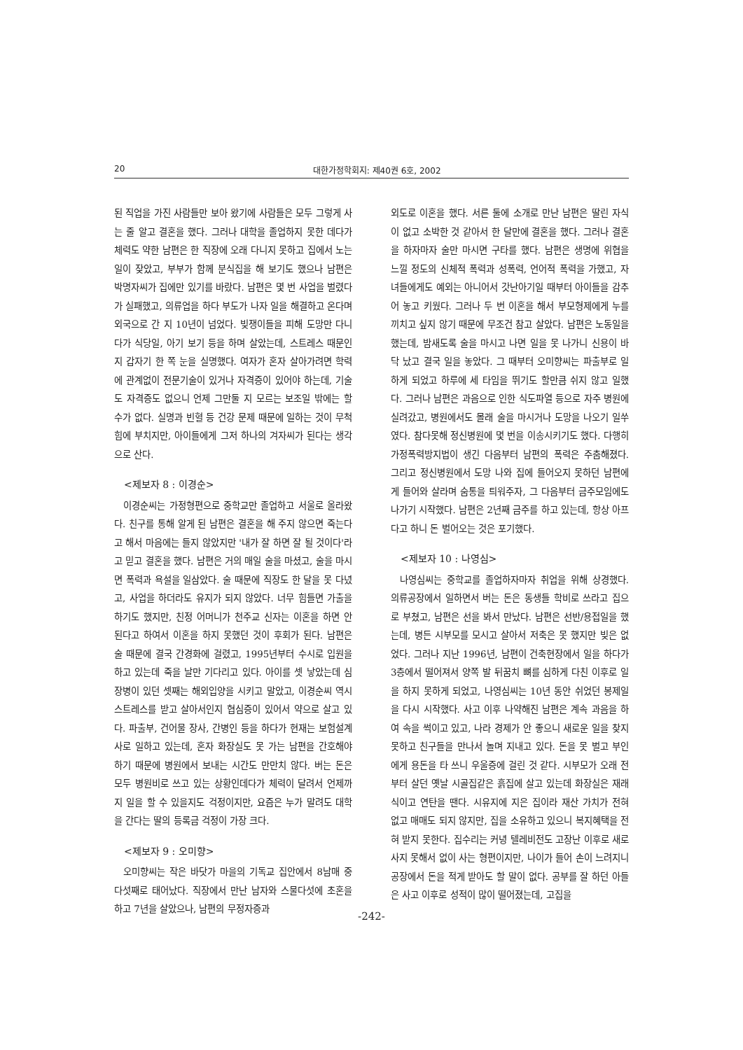20 대한가정학회지: 제40권 6호, 2002
된 직업을 가진 사람들만 보아 왔기에 사람들은 모두 그렇게 사는 줄 알고 결혼을 했다. 그러나 대학을 졸업하지 못한 데다가 체력도 약한 남편은 한 직장에 오래 다니지 못하고 집에서 노는 일이 잦았고, 부부가 함께 분식집을 해 보기도 했으나 남편은 박명자씨가 집에만 있기를 바랐다. 남편은 몇 번 사업을 벌렸다가 실패했고, 의류업을 하다 부도가 나자 일을 해결하고 온다며 외국으로 간 지 10년이 넘었다. 빚쟁이들을 피해 도망만 다니다가 식당일, 아기 보기 등을 하며 살았는데, 스트레스 때문인지 갑자기 한 쪽 눈을 실명했다. 여자가 혼자 살아가려면 학력에 관계없이 전문기술이 있거나 자격증이 있어야 하는데, 기술도 자격증도 없으니 언제 그만둘 지 모르는 보조일 밖에는 할 수가 없다. 실명과 빈혈 등 건강 문제 때문에 일하는 것이 무척 힘에 부치지만, 아이들에게 그저 하나의 겨자씨가 된다는 생각으로 산다.
<제보자 8 : 이경순>
이경순씨는 가정형편으로 중학교만 졸업하고 서울로 올라왔다. 친구를 통해 알게 된 남편은 결혼을 해 주지 않으면 죽는다고 해서 마음에는 들지 않았지만 '내가 잘 하면 잘 될 것이다'라고 믿고 결혼을 했다. 남편은 거의 매일 술을 마셨고, 술을 마시면 폭력과 욕설을 일삼았다. 술 때문에 직장도 한 달을 못 다녔고, 사업을 하더라도 유지가 되지 않았다. 너무 힘들면 가출을 하기도 했지만, 친정 어머니가 천주교 신자는 이혼을 하면 안 된다고 하여서 이혼을 하지 못했던 것이 후회가 된다. 남편은 술 때문에 결국 간경화에 걸렸고, 1995년부터 수시로 입원을 하고 있는데 죽을 날만 기다리고 있다. 아이를 셋 낳았는데 심장병이 있던 셋째는 해외입양을 시키고 말았고, 이경순씨 역시 스트레스를 받고 살아서인지 협심증이 있어서 약으로 살고 있다. 파출부, 건어물 장사, 간병인 등을 하다가 현재는 보험설계사로 일하고 있는데, 혼자 화장실도 못 가는 남편을 간호해야 하기 때문에 병원에서 보내는 시간도 만만치 않다. 버는 돈은 모두 병원비로 쓰고 있는 상황인데다가 체력이 달려서 언제까지 일을 할 수 있을지도 걱정이지만, 요즘은 누가 말려도 대학을 간다는 딸의 등록금 걱정이 가장 크다.
<제보자 9 : 오미향>
오미향씨는 작은 바닷가 마을의 기독교 집안에서 8남매 중 다섯째로 태어났다. 직장에서 만난 남자와 스물다섯에 초혼을 하고 7년을 살았으나, 남편의 무정자증과
외도로 이혼을 했다. 서른 둘에 소개로 만난 남편은 딸린 자식이 없고 소박한 것 같아서 한 달만에 결혼을 했다. 그러나 결혼을 하자마자 술만 마시면 구타를 했다. 남편은 생명에 위협을 느낄 정도의 신체적 폭력과 성폭력, 언어적 폭력을 가했고, 자녀들에게도 예외는 아니어서 갓난아기일 때부터 아이들을 감추어 놓고 키웠다. 그러나 두 번 이혼을 해서 부모형제에게 누를 끼치고 싶지 않기 때문에 무조건 참고 살았다. 남편은 노동일을 했는데, 밤새도록 술을 마시고 나면 일을 못 나가니 신용이 바닥 났고 결국 일을 놓았다. 그 때부터 오미향씨는 파출부로 일하게 되었고 하루에 세 타임을 뛰기도 할만큼 쉬지 않고 일했다. 그러나 남편은 과음으로 인한 식도파열 등으로 자주 병원에 실려갔고, 병원에서도 몰래 술을 마시거나 도망을 나오기 일쑤였다. 참다못해 정신병원에 몇 번을 이송시키기도 했다. 다행히 가정폭력방지법이 생긴 다음부터 남편의 폭력은 주춤해졌다. 그리고 정신병원에서 도망 나와 집에 들어오지 못하던 남편에게 들어와 살라며 숨통을 틔워주자, 그 다음부터 금주모임에도 나가기 시작했다. 남편은 2년째 금주를 하고 있는데, 항상 아프다고 하니 돈 벌어오는 것은 포기했다.
<제보자 10 : 나영심>
나영심씨는 중학교를 졸업하자마자 취업을 위해 상경했다. 의류공장에서 일하면서 버는 돈은 동생들 학비로 쓰라고 집으로 부쳤고, 남편은 선을 봐서 만났다. 남편은 선반/용접일을 했는데, 병든 시부모를 모시고 살아서 저축은 못 했지만 빚은 없었다. 그러나 지난 1996년, 남편이 건축현장에서 일을 하다가 3층에서 떨어져서 양쪽 발 뒤꿈치 뼈를 심하게 다친 이후로 일을 하지 못하게 되었고, 나영심씨는 10년 동안 쉬었던 봉제일을 다시 시작했다. 사고 이후 나약해진 남편은 계속 과음을 하여 속을 썩이고 있고, 나라 경제가 안 좋으니 새로운 일을 찾지 못하고 친구들을 만나서 놀며 지내고 있다. 돈을 못 벌고 부인에게 용돈을 타 쓰니 우울증에 걸린 것 같다. 시부모가 오래 전부터 살던 옛날 시골집같은 흙집에 살고 있는데 화장실은 재래식이고 연탄을 땐다. 시유지에 지은 집이라 재산 가치가 전혀 없고 매매도 되지 않지만, 집을 소유하고 있으니 복지혜택을 전혀 받지 못한다. 집수리는 커녕 텔레비전도 고장난 이후로 새로 사지 못해서 없이 사는 형편이지만, 나이가 들어 손이 느려지니 공장에서 돈을 적게 받아도 할 말이 없다. 공부를 잘 하던 아들은 사고 이후로 성적이 많이 떨어졌는데, 고집을
-242-